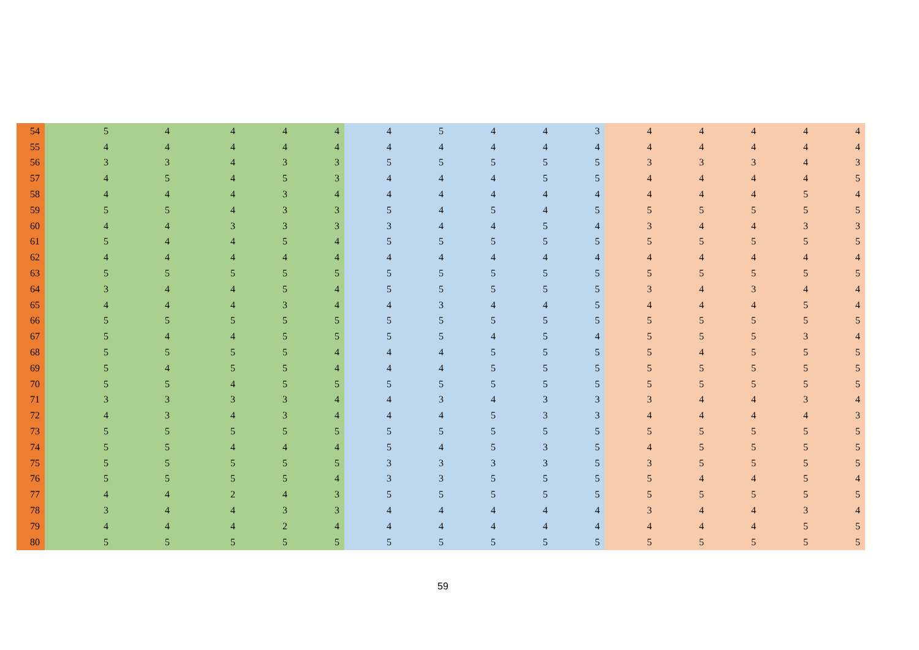| 54 | 5 | 4 | 4 | 4 | 4 | 4 | 5 | 4 | 4 | 3 | 4 | 4 | 4 | 4 | 4 |
| 55 | 4 | 4 | 4 | 4 | 4 | 4 | 4 | 4 | 4 | 4 | 4 | 4 | 4 | 4 | 4 |
| 56 | 3 | 3 | 4 | 3 | 3 | 5 | 5 | 5 | 5 | 5 | 3 | 3 | 3 | 4 | 3 |
| 57 | 4 | 5 | 4 | 5 | 3 | 4 | 4 | 4 | 5 | 5 | 4 | 4 | 4 | 4 | 5 |
| 58 | 4 | 4 | 4 | 3 | 4 | 4 | 4 | 4 | 4 | 4 | 4 | 4 | 4 | 5 | 4 |
| 59 | 5 | 5 | 4 | 3 | 3 | 5 | 4 | 5 | 4 | 5 | 5 | 5 | 5 | 5 | 5 |
| 60 | 4 | 4 | 3 | 3 | 3 | 3 | 4 | 4 | 5 | 4 | 3 | 4 | 4 | 3 | 3 |
| 61 | 5 | 4 | 4 | 5 | 4 | 5 | 5 | 5 | 5 | 5 | 5 | 5 | 5 | 5 | 5 |
| 62 | 4 | 4 | 4 | 4 | 4 | 4 | 4 | 4 | 4 | 4 | 4 | 4 | 4 | 4 | 4 |
| 63 | 5 | 5 | 5 | 5 | 5 | 5 | 5 | 5 | 5 | 5 | 5 | 5 | 5 | 5 | 5 |
| 64 | 3 | 4 | 4 | 5 | 4 | 5 | 5 | 5 | 5 | 5 | 3 | 4 | 3 | 4 | 4 |
| 65 | 4 | 4 | 4 | 3 | 4 | 4 | 3 | 4 | 4 | 5 | 4 | 4 | 4 | 5 | 4 |
| 66 | 5 | 5 | 5 | 5 | 5 | 5 | 5 | 5 | 5 | 5 | 5 | 5 | 5 | 5 | 5 |
| 67 | 5 | 4 | 4 | 5 | 5 | 5 | 5 | 4 | 5 | 4 | 5 | 5 | 5 | 3 | 4 |
| 68 | 5 | 5 | 5 | 5 | 4 | 4 | 4 | 5 | 5 | 5 | 5 | 4 | 5 | 5 | 5 |
| 69 | 5 | 4 | 5 | 5 | 4 | 4 | 4 | 5 | 5 | 5 | 5 | 5 | 5 | 5 | 5 |
| 70 | 5 | 5 | 4 | 5 | 5 | 5 | 5 | 5 | 5 | 5 | 5 | 5 | 5 | 5 | 5 |
| 71 | 3 | 3 | 3 | 3 | 4 | 4 | 3 | 4 | 3 | 3 | 3 | 4 | 4 | 3 | 4 |
| 72 | 4 | 3 | 4 | 3 | 4 | 4 | 4 | 5 | 3 | 3 | 4 | 4 | 4 | 4 | 3 |
| 73 | 5 | 5 | 5 | 5 | 5 | 5 | 5 | 5 | 5 | 5 | 5 | 5 | 5 | 5 | 5 |
| 74 | 5 | 5 | 4 | 4 | 4 | 5 | 4 | 5 | 3 | 5 | 4 | 5 | 5 | 5 | 5 |
| 75 | 5 | 5 | 5 | 5 | 5 | 3 | 3 | 3 | 3 | 5 | 3 | 5 | 5 | 5 | 5 |
| 76 | 5 | 5 | 5 | 5 | 4 | 3 | 3 | 5 | 5 | 5 | 5 | 4 | 4 | 5 | 4 |
| 77 | 4 | 4 | 2 | 4 | 3 | 5 | 5 | 5 | 5 | 5 | 5 | 5 | 5 | 5 | 5 |
| 78 | 3 | 4 | 4 | 3 | 3 | 4 | 4 | 4 | 4 | 4 | 3 | 4 | 4 | 3 | 4 |
| 79 | 4 | 4 | 4 | 2 | 4 | 4 | 4 | 4 | 4 | 4 | 4 | 4 | 4 | 5 | 5 |
| 80 | 5 | 5 | 5 | 5 | 5 | 5 | 5 | 5 | 5 | 5 | 5 | 5 | 5 | 5 | 5 |
59